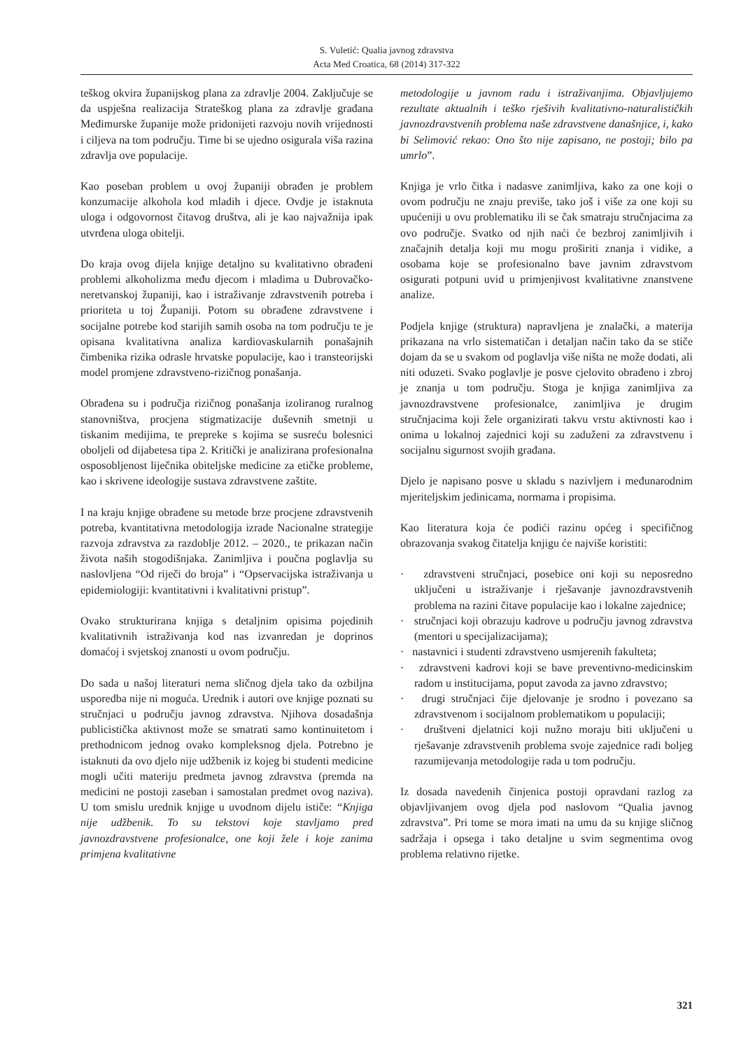S. Vuletić: Qualia javnog zdravstva
Acta Med Croatica, 68 (2014) 317-322
teškog okvira županijskog plana za zdravlje 2004. Zaključuje se da uspješna realizacija Strateškog plana za zdravlje građana Međimurske županije može pridonijeti razvoju novih vrijednosti i ciljeva na tom području. Time bi se ujedno osigurala viša razina zdravlja ove populacije.
Kao poseban problem u ovoj županiji obrađen je problem konzumacije alkohola kod mladih i djece. Ovdje je istaknuta uloga i odgovornost čitavog društva, ali je kao najvažnija ipak utvrđena uloga obitelji.
Do kraja ovog dijela knjige detaljno su kvalitativno obrađeni problemi alkoholizma među djecom i mladima u Dubrovačko-neretvanskoj županiji, kao i istraživanje zdravstvenih potreba i prioriteta u toj Županiji. Potom su obrađene zdravstvene i socijalne potrebe kod starijih samih osoba na tom području te je opisana kvalitativna analiza kardiovaskularnih ponašajnih čimbenika rizika odrasle hrvatske populacije, kao i transteorijski model promjene zdravstveno-rizičnog ponašanja.
Obrađena su i područja rizičnog ponašanja izoliranog ruralnog stanovništva, procjena stigmatizacije duševnih smetnji u tiskanim medijima, te prepreke s kojima se susreću bolesnici oboljeli od dijabetesa tipa 2. Kritički je analizirana profesionalna osposobljenost liječnika obiteljske medicine za etičke probleme, kao i skrivene ideologije sustava zdravstvene zaštite.
I na kraju knjige obrađene su metode brze procjene zdravstvenih potreba, kvantitativna metodologija izrade Nacionalne strategije razvoja zdravstva za razdoblje 2012. – 2020., te prikazan način života naših stogodišnjaka. Zanimljiva i poučna poglavlja su naslovljena “Od riječi do broja” i “Opservacijska istraživanja u epidemiologiji: kvantitativni i kvalitativni pristup”.
Ovako strukturirana knjiga s detaljnim opisima pojedinih kvalitativnih istraživanja kod nas izvanredan je doprinos domaćoj i svjetskoj znanosti u ovom području.
Do sada u našoj literaturi nema sličnog djela tako da ozbiljna usporedba nije ni moguća. Urednik i autori ove knjige poznati su stručnjaci u području javnog zdravstva. Njihova dosadašnja publicistička aktivnost može se smatrati samo kontinuitetom i prethodnicom jednog ovako kompleksnog djela. Potrebno je istaknuti da ovo djelo nije udžbenik iz kojeg bi studenti medicine mogli učiti materiju predmeta javnog zdravstva (premda na medicini ne postoji zaseban i samostalan predmet ovog naziva). U tom smislu urednik knjige u uvodnom dijelu ističe: “Knjiga nije udžbenik. To su tekstovi koje stavljamo pred javnozdravstvene profesionalce, one koji žele i koje zanima primjena kvalitativne
metodologije u javnom radu i istraživanjima. Objavljujemo rezultate aktualnih i teško rješivih kvalitativno-naturalističkih javnozdravstvenih problema naše zdravstvene današnjice, i, kako bi Selimović rekao: Ono što nije zapisano, ne postoji; bilo pa umrlo”.
Knjiga je vrlo čitka i nadasve zanimljiva, kako za one koji o ovom području ne znaju previše, tako još i više za one koji su upućeniji u ovu problematiku ili se čak smatraju stručnjacima za ovo područje. Svatko od njih naći će bezbroj zanimljivih i značajnih detalja koji mu mogu proširiti znanja i vidike, a osobama koje se profesionalno bave javnim zdravstvom osigurati potpuni uvid u primjenjivost kvalitativne znanstvene analize.
Podjela knjige (struktura) napravljena je znalački, a materija prikazana na vrlo sistematičan i detaljan način tako da se stiče dojam da se u svakom od poglavlja više ništa ne može dodati, ali niti oduzeti. Svako poglavlje je posve cjelovito obrađeno i zbroj je znanja u tom području. Stoga je knjiga zanimljiva za javnozdravstvene profesionalce, zanimljiva je drugim stručnjacima koji žele organizirati takvu vrstu aktivnosti kao i onima u lokalnoj zajednici koji su zaduženi za zdravstvenu i socijalnu sigurnost svojih građana.
Djelo je napisano posve u skladu s nazivljem i međunarodnim mjeriteljskim jedinicama, normama i propisima.
Kao literatura koja će podići razinu općeg i specifičnog obrazovanja svakog čitatelja knjigu će najviše koristiti:
· zdravstveni stručnjaci, posebice oni koji su neposredno uključeni u istraživanje i rješavanje javnozdravstvenih problema na razini čitave populacije kao i lokalne zajednice;
· stručnjaci koji obrazuju kadrove u području javnog zdravstva (mentori u specijalizacijama);
· nastavnici i studenti zdravstveno usmjerenih fakulteta;
· zdravstveni kadrovi koji se bave preventivno-medicinskim radom u institucijama, poput zavoda za javno zdravstvo;
· drugi stručnjaci čije djelovanje je srodno i povezano sa zdravstvenom i socijalnom problematikom u populaciji;
· društveni djelatnici koji nužno moraju biti uključeni u rješavanje zdravstvenih problema svoje zajednice radi boljeg razumijevanja metodologije rada u tom području.
Iz dosada navedenih činjenica postoji opravdani razlog za objavljivanjem ovog djela pod naslovom “Qualia javnog zdravstva”. Pri tome se mora imati na umu da su knjige sličnog sadržaja i opsega i tako detaljne u svim segmentima ovog problema relativno rijetke.
321